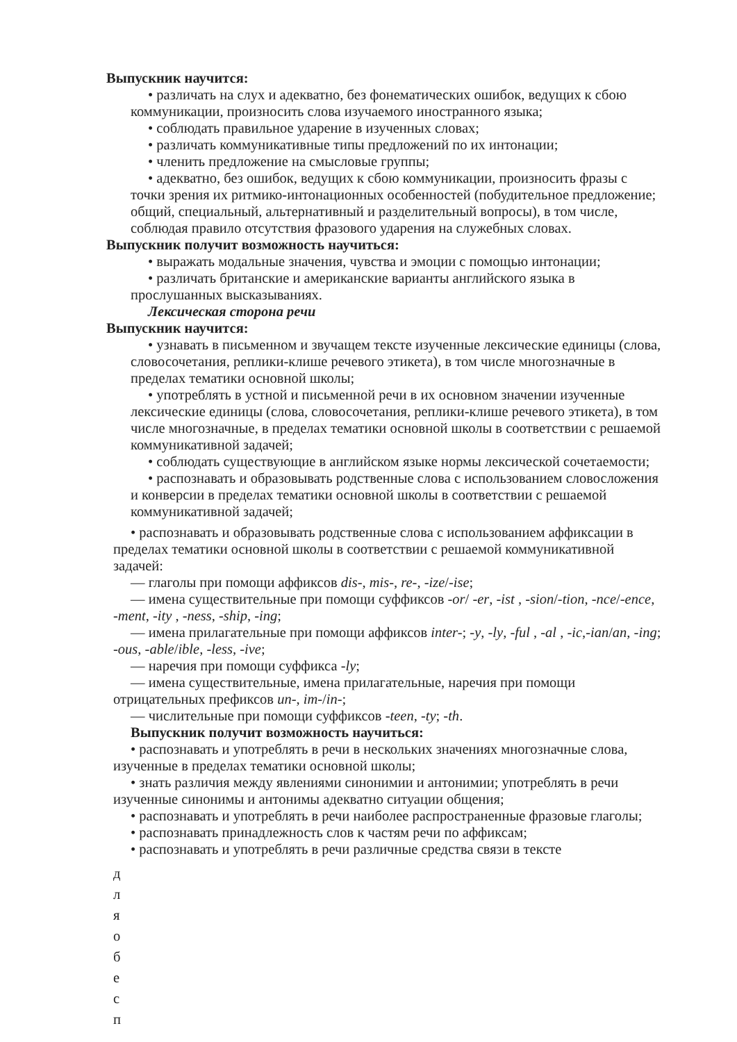Выпускник научится:
• различать на слух и адекватно, без фонематических ошибок, ведущих к сбою коммуникации, произносить слова изучаемого иностранного языка;
• соблюдать правильное ударение в изученных словах;
• различать коммуникативные типы предложений по их интонации;
• членить предложение на смысловые группы;
• адекватно, без ошибок, ведущих к сбою коммуникации, произносить фразы с точки зрения их ритмико-интонационных особенностей (побудительное предложение; общий, специальный, альтернативный и разделительный вопросы), в том числе, соблюдая правило отсутствия фразового ударения на служебных словах.
Выпускник получит возможность научиться:
• выражать модальные значения, чувства и эмоции с помощью интонации;
• различать британские и американские варианты английского языка в прослушанных высказываниях.
Лексическая сторона речи
Выпускник научится:
• узнавать в письменном и звучащем тексте изученные лексические единицы (слова, словосочетания, реплики-клише речевого этикета), в том числе многозначные в пределах тематики основной школы;
• употреблять в устной и письменной речи в их основном значении изученные лексические единицы (слова, словосочетания, реплики-клише речевого этикета), в том числе многозначные, в пределах тематики основной школы в соответствии с решаемой коммуникативной задачей;
• соблюдать существующие в английском языке нормы лексической сочетаемости;
• распознавать и образовывать родственные слова с использованием словосложения и конверсии в пределах тематики основной школы в соответствии с решаемой коммуникативной задачей;
• распознавать и образовывать родственные слова с использованием аффиксации в пределах тематики основной школы в соответствии с решаемой коммуникативной задачей:
— глаголы при помощи аффиксов dis-, mis-, re-, -ize/-ise;
— имена существительные при помощи суффиксов -or/ -er, -ist , -sion/-tion, -nce/-ence, -ment, -ity , -ness, -ship, -ing;
— имена прилагательные при помощи аффиксов inter-; -y, -ly, -ful , -al , -ic,-ian/an, -ing; -ous, -able/ible, -less, -ive;
— наречия при помощи суффикса -ly;
— имена существительные, имена прилагательные, наречия при помощи отрицательных префиксов un-, im-/in-;
— числительные при помощи суффиксов -teen, -ty; -th.
Выпускник получит возможность научиться:
• распознавать и употреблять в речи в нескольких значениях многозначные слова, изученные в пределах тематики основной школы;
• знать различия между явлениями синонимии и антонимии; употреблять в речи изученные синонимы и антонимы адекватно ситуации общения;
• распознавать и употреблять в речи наиболее распространенные фразовые глаголы;
• распознавать принадлежность слов к частям речи по аффиксам;
• распознавать и употреблять в речи различные средства связи в тексте
д
л
я
о
б
е
с
п